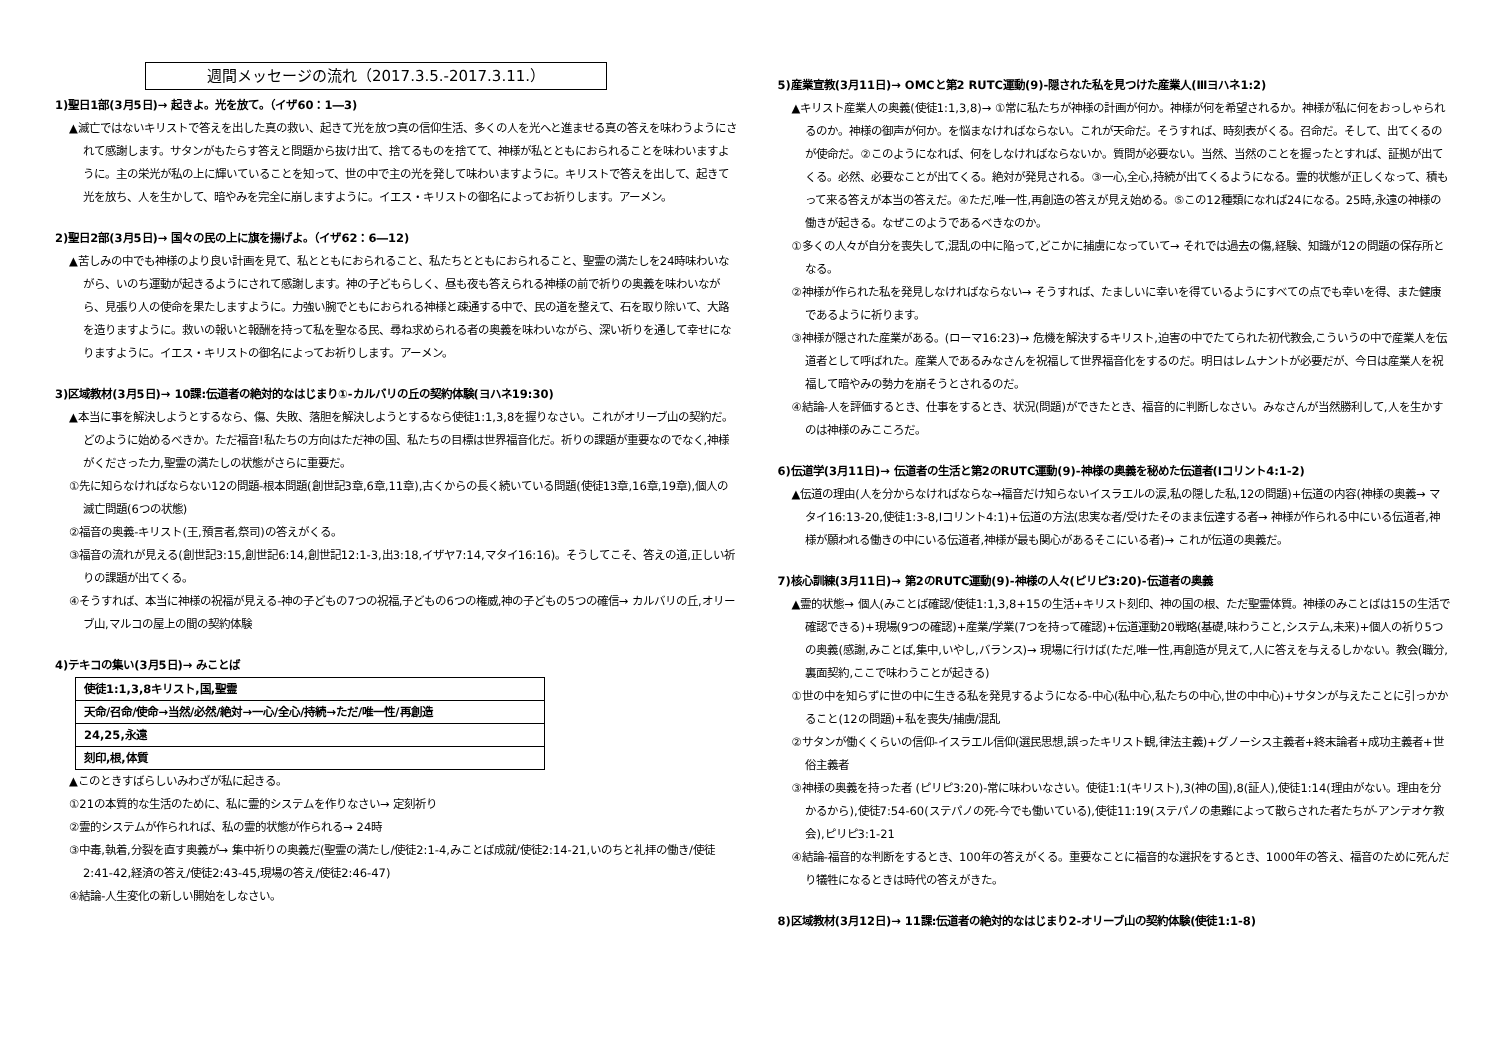週間メッセージの流れ（2017.3.5.-2017.3.11.）
1)聖日1部(3月5日)→ 起きよ。光を放て。（イザ60：1―3)
▲滅亡ではないキリストで答えを出した真の救い、起きて光を放つ真の信仰生活、多くの人を光へと進ませる真の答えを味わうようにされて感謝します。サタンがもたらす答えと問題から抜け出て、捨てるものを捨てて、神様が私とともにおられることを味わいますように。主の栄光が私の上に輝いていることを知って、世の中で主の光を発して味わいますように。キリストで答えを出して、起きて光を放ち、人を生かして、暗やみを完全に崩しますように。イエス・キリストの御名によってお祈りします。アーメン。
2)聖日2部(3月5日)→ 国々の民の上に旗を揚げよ。（イザ62：6―12)
▲苦しみの中でも神様のより良い計画を見て、私とともにおられること、私たちとともにおられること、聖霊の満たしを24時味わいながら、いのち運動が起きるようにされて感謝します。神の子どもらしく、昼も夜も答えられる神様の前で祈りの奥義を味わいながら、見張り人の使命を果たしますように。力強い腕でともにおられる神様と疎通する中で、民の道を整えて、石を取り除いて、大路を造りますように。救いの報いと報酬を持って私を聖なる民、尋ね求められる者の奥義を味わいながら、深い祈りを通して幸せになりますように。イエス・キリストの御名によってお祈りします。アーメン。
3)区域教材(3月5日)→ 10課:伝道者の絶対的なはじまり①-カルバリの丘の契約体験(ヨハネ19:30)
▲本当に事を解決しようとするなら、傷、失敗、落胆を解決しようとするなら使徒1:1,3,8を握りなさい。これがオリーブ山の契約だ。どのように始めるべきか。ただ福音!私たちの方向はただ神の国、私たちの目標は世界福音化だ。祈りの課題が重要なのでなく,神様がくださった力,聖霊の満たしの状態がさらに重要だ。
①先に知らなければならない12の問題-根本問題(創世記3章,6章,11章),古くからの長く続いている問題(使徒13章,16章,19章),個人の滅亡問題(6つの状態)
②福音の奥義-キリスト(王,預言者,祭司)の答えがくる。
③福音の流れが見える(創世記3:15,創世記6:14,創世記12:1-3,出3:18,イザヤ7:14,マタイ16:16)。そうしてこそ、答えの道,正しい祈りの課題が出てくる。
④そうすれば、本当に神様の祝福が見える-神の子どもの7つの祝福,子どもの6つの権威,神の子どもの5つの確信→ カルバリの丘,オリーブ山,マルコの屋上の間の契約体験
4)テキコの集い(3月5日)→ みことば
| 使徒1:1,3,8キリスト,国,聖霊 |
| 天命/召命/使命→当然/必然/絶対→一心/全心/持続→ただ/唯一性/再創造 |
| 24,25,永遠 |
| 刻印,根,体質 |
▲このときすばらしいみわざが私に起きる。
①21の本質的な生活のために、私に霊的システムを作りなさい→ 定刻祈り
②霊的システムが作られれば、私の霊的状態が作られる→ 24時
③中毒,執着,分裂を直す奥義が→ 集中祈りの奥義だ(聖霊の満たし/使徒2:1-4,みことば成就/使徒2:14-21,いのちと礼拝の働き/使徒2:41-42,経済の答え/使徒2:43-45,現場の答え/使徒2:46-47)
④結論-人生変化の新しい開始をしなさい。
5)産業宣教(3月11日)→ OMCと第2 RUTC運動(9)-隠された私を見つけた産業人(Ⅲヨハネ1:2)
▲キリスト産業人の奥義(使徒1:1,3,8)→ ①常に私たちが神様の計画が何か。神様が何を希望されるか。神様が私に何をおっしゃられるのか。神様の御声が何か。を悩まなければならない。これが天命だ。そうすれば、時刻表がくる。召命だ。そして、出てくるのが使命だ。②このようになれば、何をしなければならないか。質問が必要ない。当然、当然のことを握ったとすれば、証拠が出てくる。必然、必要なことが出てくる。絶対が発見される。③一心,全心,持続が出てくるようになる。霊的状態が正しくなって、積もって来る答えが本当の答えだ。④ただ,唯一性,再創造の答えが見え始める。⑤この12種類になれば24になる。25時,永遠の神様の働きが起きる。なぜこのようであるべきなのか。
①多くの人々が自分を喪失して,混乱の中に陥って,どこかに捕虜になっていて→ それでは過去の傷,経験、知識が12の問題の保存所となる。
②神様が作られた私を発見しなければならない→ そうすれば、たましいに幸いを得ているようにすべての点でも幸いを得、また健康であるように祈ります。
③神様が隠された産業がある。(ローマ16:23)→ 危機を解決するキリスト,迫害の中でたてられた初代教会,こういうの中で産業人を伝道者として呼ばれた。産業人であるみなさんを祝福して世界福音化をするのだ。明日はレムナントが必要だが、今日は産業人を祝福して暗やみの勢力を崩そうとされるのだ。
④結論-人を評価するとき、仕事をするとき、状況(問題)ができたとき、福音的に判断しなさい。みなさんが当然勝利して,人を生かすのは神様のみこころだ。
6)伝道学(3月11日)→ 伝道者の生活と第2のRUTC運動(9)-神様の奥義を秘めた伝道者(Ⅰコリント4:1-2)
▲伝道の理由(人を分からなければならな→福音だけ知らないイスラエルの涙,私の隠した私,12の問題)+伝道の内容(神様の奥義→ マタイ16:13-20,使徒1:3-8,Ⅰコリント4:1)+伝道の方法(忠実な者/受けたそのまま伝達する者→ 神様が作られる中にいる伝道者,神様が願われる働きの中にいる伝道者,神様が最も関心があるそこにいる者)→ これが伝道の奥義だ。
7)核心訓練(3月11日)→ 第2のRUTC運動(9)-神様の人々(ピリピ3:20)-伝道者の奥義
▲霊的状態→ 個人(みことば確認/使徒1:1,3,8+15の生活+キリスト刻印、神の国の根、ただ聖霊体質。神様のみことばは15の生活で確認できる)+現場(9つの確認)+産業/学業(7つを持って確認)+伝道運動20戦略(基礎,味わうこと,システム,未来)+個人の祈り5つの奥義(感謝,みことば,集中,いやし,バランス)→ 現場に行けば(ただ,唯一性,再創造が見えて,人に答えを与えるしかない。教会(職分,裏面契約,ここで味わうことが起きる)
①世の中を知らずに世の中に生きる私を発見するようになる-中心(私中心,私たちの中心,世の中中心)+サタンが与えたことに引っかかること(12の問題)+私を喪失/捕虜/混乱
②サタンが働くくらいの信仰-イスラエル信仰(選民思想,誤ったキリスト観,律法主義)+グノーシス主義者+終末論者+成功主義者+世俗主義者
③神様の奥義を持った者 (ピリピ3:20)-常に味わいなさい。使徒1:1(キリスト),3(神の国),8(証人),使徒1:14(理由がない。理由を分かるから),使徒7:54-60(ステパノの死-今でも働いている),使徒11:19(ステパノの患難によって散らされた者たちが-アンテオケ教会),ピリピ3:1-21
④結論-福音的な判断をするとき、100年の答えがくる。重要なことに福音的な選択をするとき、1000年の答え、福音のために死んだり犠牲になるときは時代の答えがきた。
8)区域教材(3月12日)→ 11課:伝道者の絶対的なはじまり2-オリーブ山の契約体験(使徒1:1-8)